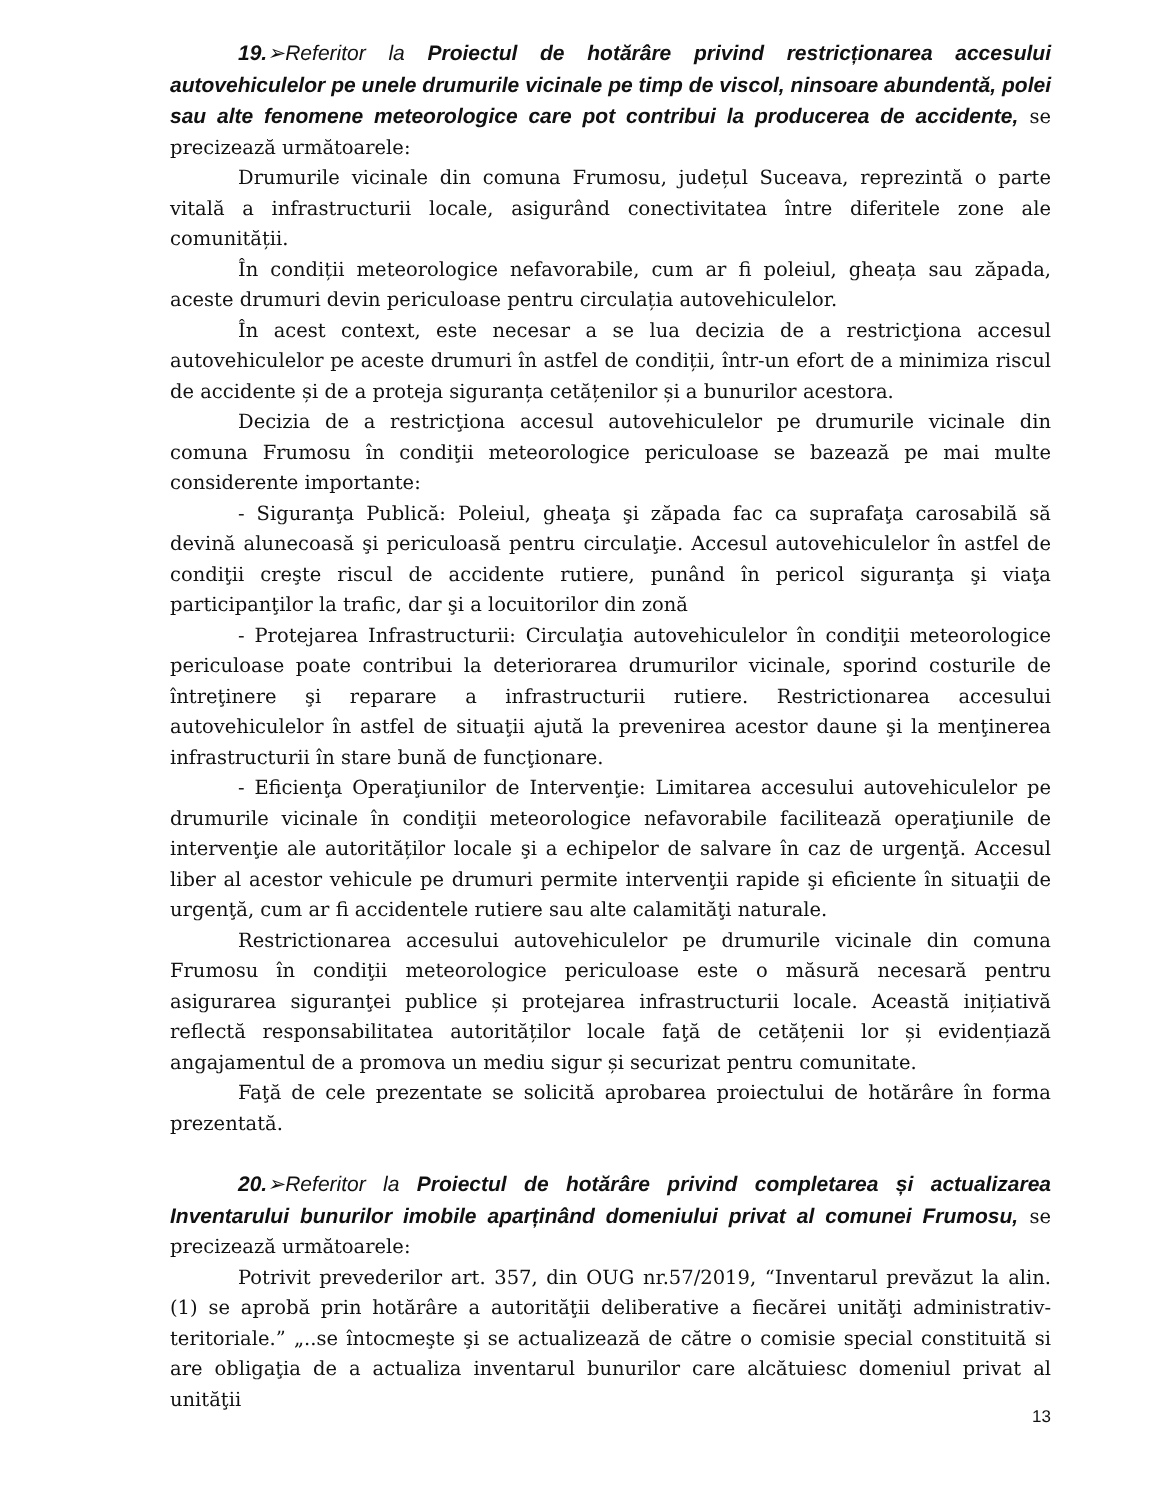19.➢Referitor la Proiectul de hotărâre privind restricționarea accesului autovehiculelor pe unele drumurile vicinale pe timp de viscol, ninsoare abundentă, polei sau alte fenomene meteorologice care pot contribui la producerea de accidente, se precizează următoarele:
Drumurile vicinale din comuna Frumosu, județul Suceava, reprezintă o parte vitală a infrastructurii locale, asigurând conectivitatea între diferitele zone ale comunității.
În condiții meteorologice nefavorabile, cum ar fi poleiul, gheața sau zăpada, aceste drumuri devin periculoase pentru circulația autovehiculelor.
În acest context, este necesar a se lua decizia de a restricţiona accesul autovehiculelor pe aceste drumuri în astfel de condiții, într-un efort de a minimiza riscul de accidente și de a proteja siguranța cetățenilor și a bunurilor acestora.
Decizia de a restricţiona accesul autovehiculelor pe drumurile vicinale din comuna Frumosu în condiţii meteorologice periculoase se bazează pe mai multe considerente importante:
- Siguranţa Publică: Poleiul, gheaţa şi zăpada fac ca suprafaţa carosabilă să devină alunecoasă şi periculoasă pentru circulaţie. Accesul autovehiculelor în astfel de condiţii creşte riscul de accidente rutiere, punând în pericol siguranţa şi viaţa participanţilor la trafic, dar şi a locuitorilor din zonă
- Protejarea Infrastructurii: Circulaţia autovehiculelor în condiţii meteorologice periculoase poate contribui la deteriorarea drumurilor vicinale, sporind costurile de întreţinere şi reparare a infrastructurii rutiere. Restrictionarea accesului autovehiculelor în astfel de situaţii ajută la prevenirea acestor daune şi la menţinerea infrastructurii în stare bună de funcţionare.
- Eficienţa Operaţiunilor de Intervenţie: Limitarea accesului autovehiculelor pe drumurile vicinale în condiţii meteorologice nefavorabile facilitează operaţiunile de intervenţie ale autorităților locale şi a echipelor de salvare în caz de urgenţă. Accesul liber al acestor vehicule pe drumuri permite intervenţii rapide şi eficiente în situaţii de urgenţă, cum ar fi accidentele rutiere sau alte calamităţi naturale.
Restrictionarea accesului autovehiculelor pe drumurile vicinale din comuna Frumosu în condiţii meteorologice periculoase este o măsură necesară pentru asigurarea siguranţei publice și protejarea infrastructurii locale. Această inițiativă reflectă responsabilitatea autorităților locale faţă de cetățenii lor și evidențiază angajamentul de a promova un mediu sigur și securizat pentru comunitate.
Faţă de cele prezentate se solicită aprobarea proiectului de hotărâre în forma prezentată.
20.➢Referitor la Proiectul de hotărâre privind completarea și actualizarea Inventarului bunurilor imobile aparținând domeniului privat al comunei Frumosu, se precizează următoarele:
Potrivit prevederilor art. 357, din OUG nr.57/2019, “Inventarul prevăzut la alin. (1) se aprobă prin hotărâre a autorităţii deliberative a fiecărei unităţi administrativ-teritoriale.” „..se întocmeşte şi se actualizează de către o comisie special constituită si are obligaţia de a actualiza inventarul bunurilor care alcătuiesc domeniul privat al unităţii
13